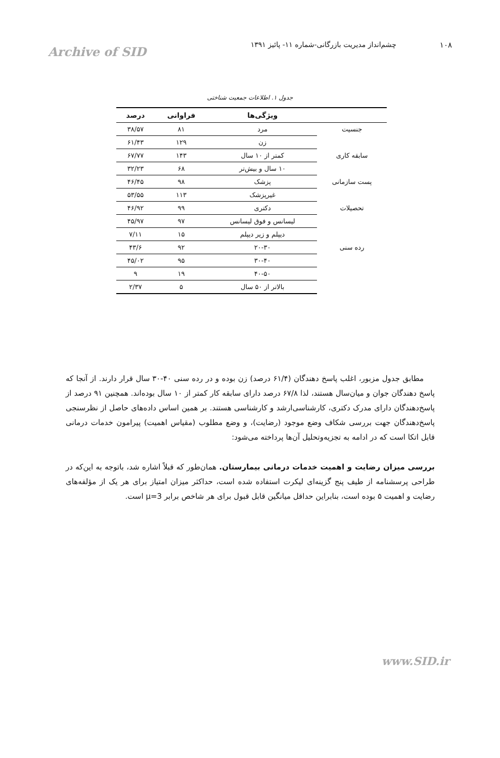۱۰۸ چشم‌انداز مدیریت بازرگانی-شماره ۱۱- پائیز ۱۳۹۱
Archive of SID
جدول ۱. اطلاعات جمعیت شناختی
| | ویژگی‌ها | فراوانی | درصد |
| --- | --- | --- | --- |
| جنسیت | مرد | ۸۱ | ۳۸/۵۷ |
| | زن | ۱۲۹ | ۶۱/۴۳ |
| سابقه کاری | کمتر از ۱۰ سال | ۱۴۳ | ۶۷/۷۷ |
| | ۱۰ سال و بیش‌تر | ۶۸ | ۳۲/۲۳ |
| پست سازمانی | پزشک | ۹۸ | ۴۶/۴۵ |
| | غیرپزشک | ۱۱۳ | ۵۳/۵۵ |
| تحصیلات | دکتری | ۹۹ | ۴۶/۹۲ |
| | لیسانس و فوق لیسانس | ۹۷ | ۴۵/۹۷ |
| | دیپلم و زیر دیپلم | ۱۵ | ۷/۱۱ |
| رده سنی | ۲۰-۳۰ | ۹۲ | ۴۳/۶ |
| | ۳۰-۴۰ | ۹۵ | ۴۵/۰۲ |
| | ۴۰-۵۰ | ۱۹ | ۹ |
| | بالاتر از ۵۰ سال | ۵ | ۲/۳۷ |
مطابق جدول مزبور، اغلب پاسخ دهندگان (۶۱/۴ درصد) زن بوده و در رده سنی ۴۰-۳۰ سال قرار دارند. از آنجا که پاسخ دهندگان جوان و میان‌سال هستند، لذا ۶۷/۸ درصد دارای سابقه کار کمتر از ۱۰ سال بوده‌اند. همچنین ۹۱ درصد از پاسخ‌دهندگان دارای مدرک دکتری، کارشناسی‌ارشد و کارشناسی هستند. بر همین اساس داده‌های حاصل از نظرسنجی پاسخ‌دهندگان جهت بررسی شکاف وضع موجود (رضایت)، و وضع مطلوب (مقیاس اهمیت) پیرامون خدمات درمانی قابل اتکا است که در ادامه به تجزیه‌وتحلیل آن‌ها پرداخته می‌شود:
بررسی میزان رضایت و اهمیت خدمات درمانی بیمارستان. همان‌طور که قبلاً اشاره شد، باتوجه به این‌که در طراحی پرسشنامه از طیف پنج گزینه‌ای لیکرت استفاده شده است، حداکثر میزان امتیاز برای هر یک از مؤلفه‌های رضایت و اهمیت ۵ بوده است، بنابراین حداقل میانگین قابل قبول برای هر شاخص برابر μ=3 است.
www.SID.ir